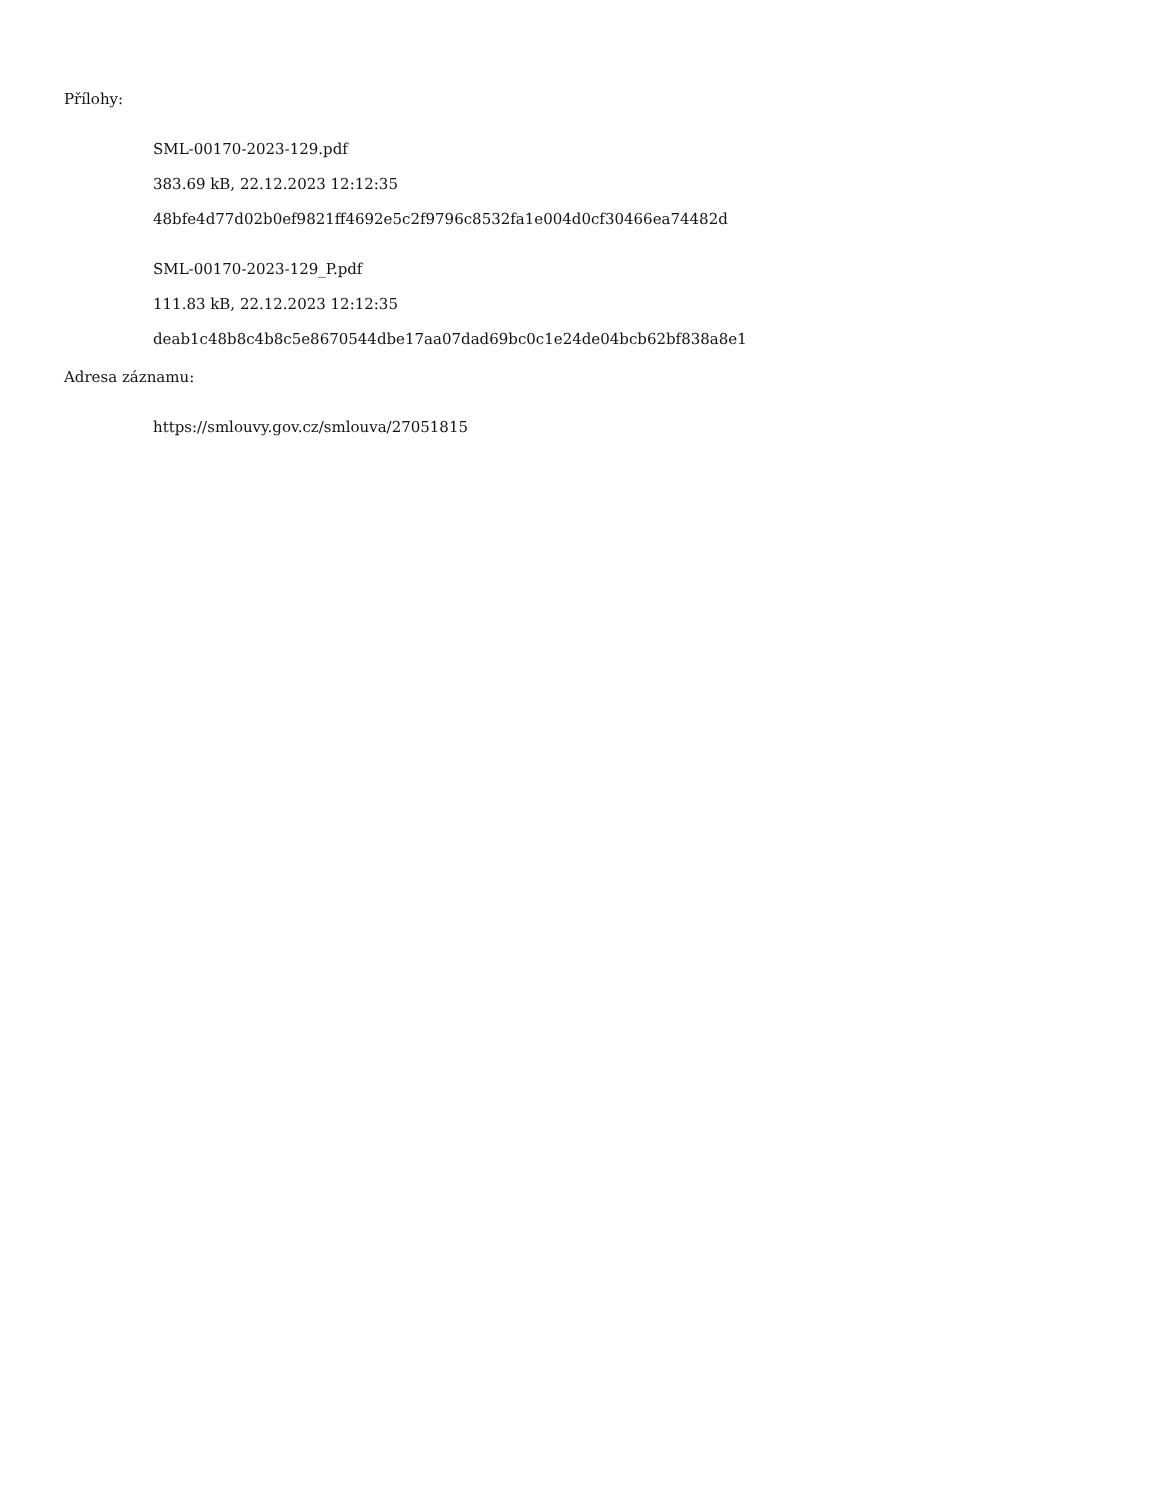Přílohy:
SML-00170-2023-129.pdf
383.69 kB, 22.12.2023 12:12:35
48bfe4d77d02b0ef9821ff4692e5c2f9796c8532fa1e004d0cf30466ea74482d
SML-00170-2023-129_P.pdf
111.83 kB, 22.12.2023 12:12:35
deab1c48b8c4b8c5e8670544dbe17aa07dad69bc0c1e24de04bcb62bf838a8e1
Adresa záznamu:
https://smlouvy.gov.cz/smlouva/27051815